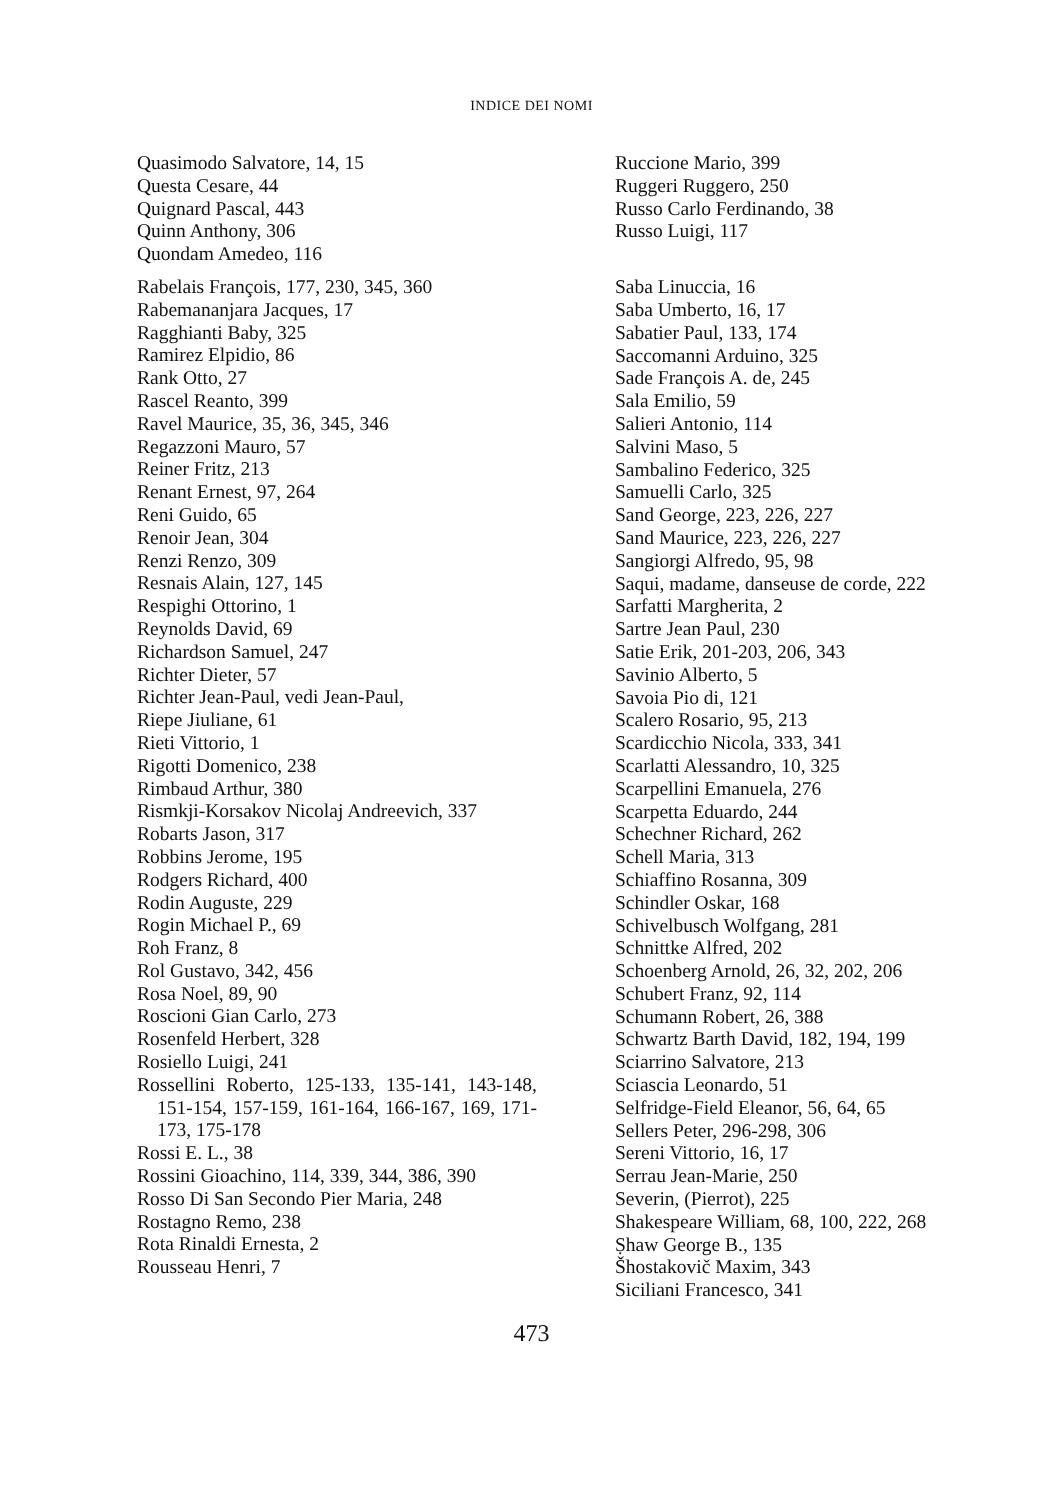INDICE DEI NOMI
Quasimodo Salvatore, 14, 15
Questa Cesare, 44
Quignard Pascal, 443
Quinn Anthony, 306
Quondam Amedeo, 116
Rabelais François, 177, 230, 345, 360
Rabemananjara Jacques, 17
Ragghianti Baby, 325
Ramirez Elpidio, 86
Rank Otto, 27
Rascel Reanto, 399
Ravel Maurice, 35, 36, 345, 346
Regazzoni Mauro, 57
Reiner Fritz, 213
Renant Ernest, 97, 264
Reni Guido, 65
Renoir Jean, 304
Renzi Renzo, 309
Resnais Alain, 127, 145
Respighi Ottorino, 1
Reynolds David, 69
Richardson Samuel, 247
Richter Dieter, 57
Richter Jean-Paul, vedi Jean-Paul,
Riepe Jiuliane, 61
Rieti Vittorio, 1
Rigotti Domenico, 238
Rimbaud Arthur, 380
Rismkji-Korsakov Nicolaj Andreevich, 337
Robarts Jason, 317
Robbins Jerome, 195
Rodgers Richard, 400
Rodin Auguste, 229
Rogin Michael P., 69
Roh Franz, 8
Rol Gustavo, 342, 456
Rosa Noel, 89, 90
Roscioni Gian Carlo, 273
Rosenfeld Herbert, 328
Rosiello Luigi, 241
Rossellini Roberto, 125-133, 135-141, 143-148, 151-154, 157-159, 161-164, 166-167, 169, 171-173, 175-178
Rossi E. L., 38
Rossini Gioachino, 114, 339, 344, 386, 390
Rosso Di San Secondo Pier Maria, 248
Rostagno Remo, 238
Rota Rinaldi Ernesta, 2
Rousseau Henri, 7
Ruccione Mario, 399
Ruggeri Ruggero, 250
Russo Carlo Ferdinando, 38
Russo Luigi, 117
Saba Linuccia, 16
Saba Umberto, 16, 17
Sabatier Paul, 133, 174
Saccomanni Arduino, 325
Sade François A. de, 245
Sala Emilio, 59
Salieri Antonio, 114
Salvini Maso, 5
Sambalino Federico, 325
Samuelli Carlo, 325
Sand George, 223, 226, 227
Sand Maurice, 223, 226, 227
Sangiorgi Alfredo, 95, 98
Saqui, madame, danseuse de corde, 222
Sarfatti Margherita, 2
Sartre Jean Paul, 230
Satie Erik, 201-203, 206, 343
Savinio Alberto, 5
Savoia Pio di, 121
Scalero Rosario, 95, 213
Scardicchio Nicola, 333, 341
Scarlatti Alessandro, 10, 325
Scarpellini Emanuela, 276
Scarpetta Eduardo, 244
Schechner Richard, 262
Schell Maria, 313
Schiaffino Rosanna, 309
Schindler Oskar, 168
Schivelbusch Wolfgang, 281
Schnittke Alfred, 202
Schoenberg Arnold, 26, 32, 202, 206
Schubert Franz, 92, 114
Schumann Robert, 26, 388
Schwartz Barth David, 182, 194, 199
Sciarrino Salvatore, 213
Sciascia Leonardo, 51
Selfridge-Field Eleanor, 56, 64, 65
Sellers Peter, 296-298, 306
Sereni Vittorio, 16, 17
Serrau Jean-Marie, 250
Severin, (Pierrot), 225
Shakespeare William, 68, 100, 222, 268
Ṣhaw George B., 135
Šhostakovič Maxim, 343
Siciliani Francesco, 341
473